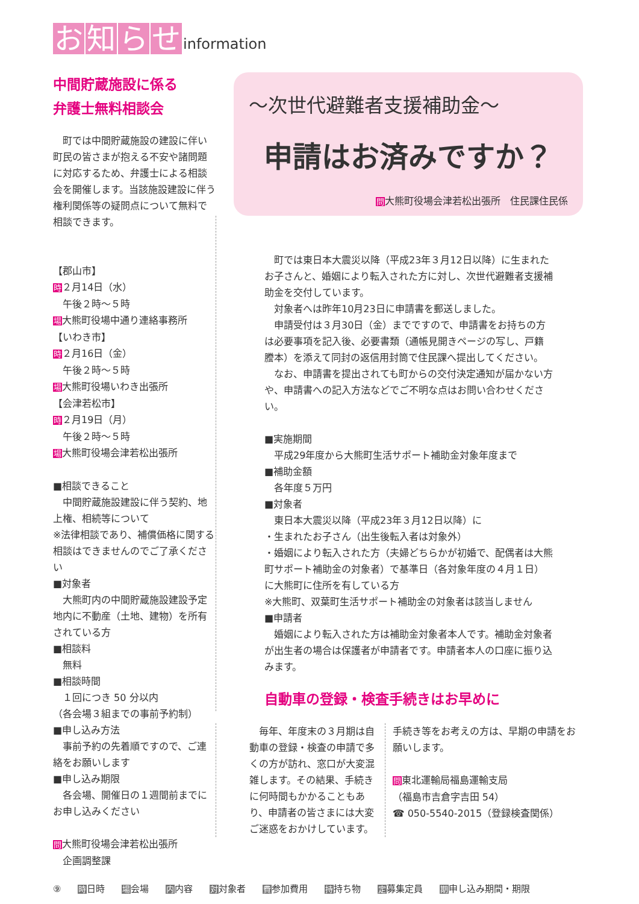お知らせ information
中間貯蔵施設に係る
弁護士無料相談会
　町では中間貯蔵施設の建設に伴い町民の皆さまが抱える不安や諸問題に対応するため、弁護士による相談会を開催します。当該施設建設に伴う権利関係等の疑問点について無料で相談できます。
【郡山市】
時２月14日（水）
　午後２時～５時
場大熊町役場中通り連絡事務所
【いわき市】
時２月16日（金）
　午後２時～５時
場大熊町役場いわき出張所
【会津若松市】
時２月19日（月）
　午後２時～５時
場大熊町役場会津若松出張所
■相談できること
　中間貯蔵施設建設に伴う契約、地上権、相続等について
※法律相談であり、補償価格に関する相談はできませんのでご了承ください
■対象者
　大熊町内の中間貯蔵施設建設予定地内に不動産（土地、建物）を所有されている方
■相談料
　無料
■相談時間
　１回につき 50 分以内
（各会場３組までの事前予約制）
■申し込み方法
　事前予約の先着順ですので、ご連絡をお願いします
■申し込み期限
　各会場、開催日の１週間前までにお申し込みください
問大熊町役場会津若松出張所
　企画調整課
～次世代避難者支援補助金～
申請はお済みですか？
問大熊町役場会津若松出張所　住民課住民係
　町では東日本大震災以降（平成23年３月12日以降）に生まれたお子さんと、婚姻により転入された方に対し、次世代避難者支援補助金を交付しています。
　対象者へは昨年10月23日に申請書を郵送しました。
　申請受付は３月30日（金）までですので、申請書をお持ちの方は必要事項を記入後、必要書類（通帳見開きページの写し、戸籍謄本）を添えて同封の返信用封筒で住民課へ提出してください。
　なお、申請書を提出されても町からの交付決定通知が届かない方や、申請書への記入方法などでご不明な点はお問い合わせください。
■実施期間
　平成29年度から大熊町生活サポート補助金対象年度まで
■補助金額
　各年度５万円
■対象者
　東日本大震災以降（平成23年３月12日以降）に
・生まれたお子さん（出生後転入者は対象外）
・婚姻により転入された方（夫婦どちらかが初婚で、配偶者は大熊町サポート補助金の対象者）で基準日（各対象年度の４月１日）に大熊町に住所を有している方
※大熊町、双葉町生活サポート補助金の対象者は該当しません
■申請者
　婚姻により転入された方は補助金対象者本人です。補助金対象者が出生者の場合は保護者が申請者です。申請者本人の口座に振り込みます。
自動車の登録・検査手続きはお早めに
　毎年、年度末の３月期は自動車の登録・検査の申請で多くの方が訪れ、窓口が大変混雑します。その結果、手続きに何時間もかかることもあり、申請者の皆さまには大変ご迷惑をおかけしています。
手続き等をお考えの方は、早期の申請をお願いします。
問東北運輸局福島運輸支局
（福島市吉倉字吉田 54）
☎ 050-5540-2015（登録検査関係）
⑨ 時日時 場会場 内内容 対対象者 費参加費用 持持ち物 定募集定員 期申し込み期間・期限